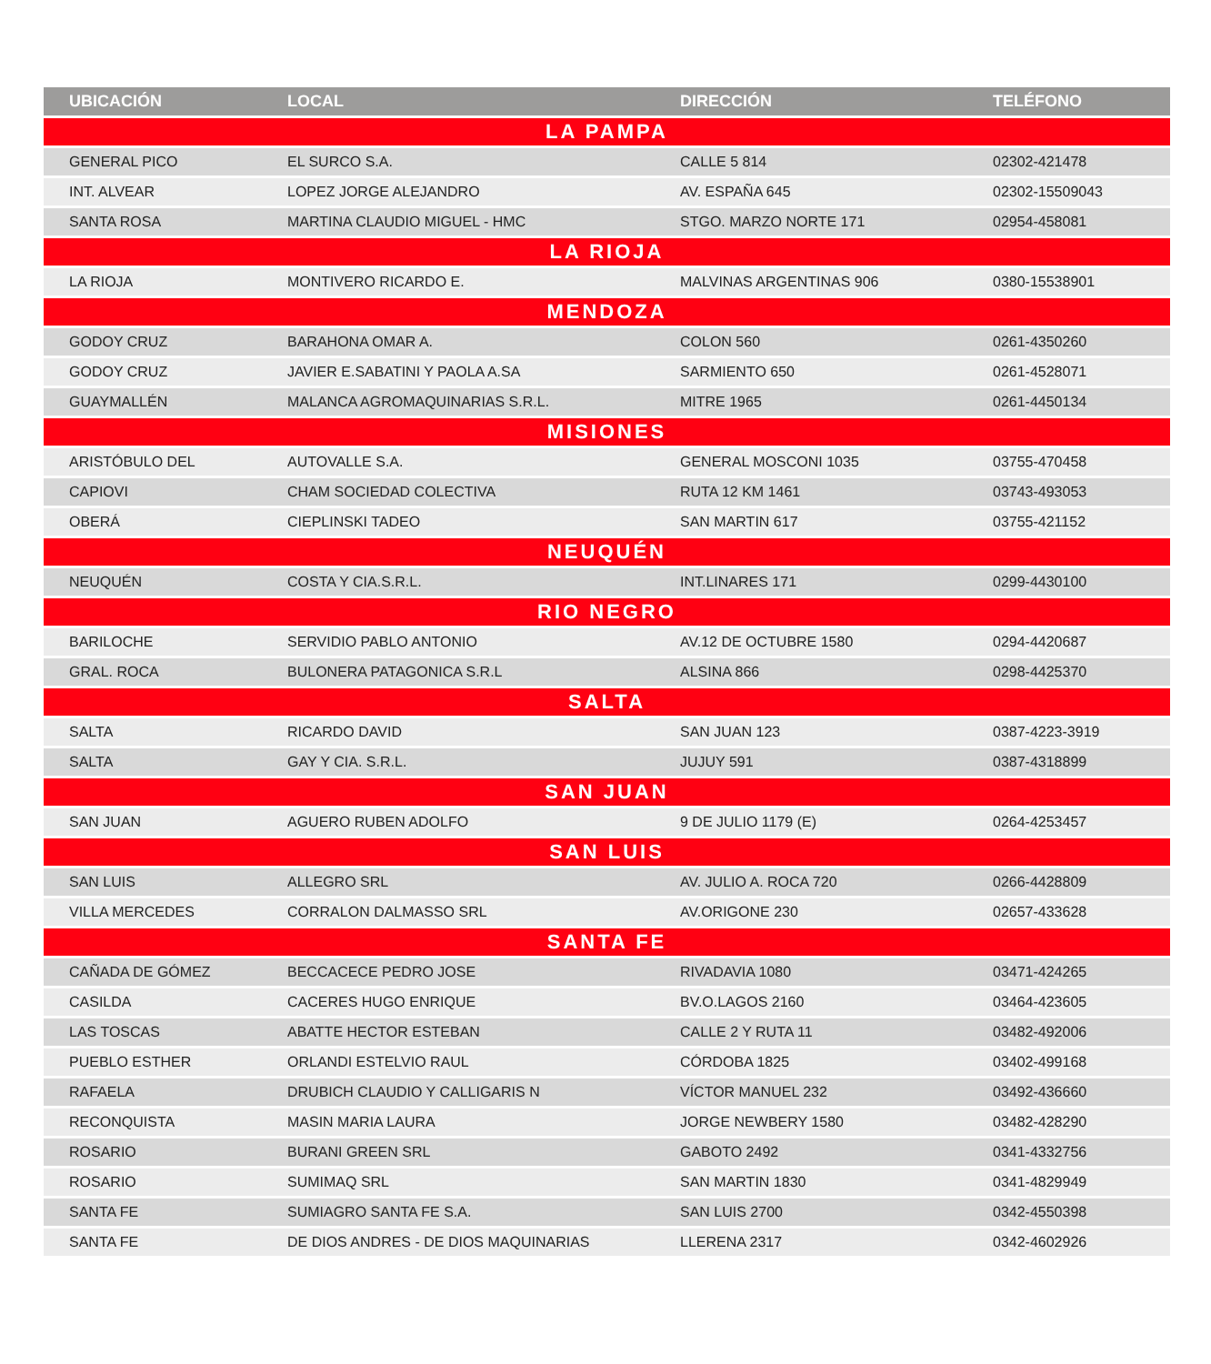| UBICACIÓN | LOCAL | DIRECCIÓN | TELÉFONO |
| --- | --- | --- | --- |
| LA PAMPA | | | |
| GENERAL PICO | EL SURCO S.A. | CALLE 5 814 | 02302-421478 |
| INT. ALVEAR | LOPEZ JORGE ALEJANDRO | AV. ESPAÑA 645 | 02302-15509043 |
| SANTA ROSA | MARTINA CLAUDIO MIGUEL - HMC | STGO. MARZO NORTE 171 | 02954-458081 |
| LA RIOJA | | | |
| LA RIOJA | MONTIVERO RICARDO E. | MALVINAS ARGENTINAS 906 | 0380-15538901 |
| MENDOZA | | | |
| GODOY CRUZ | BARAHONA OMAR A. | COLON 560 | 0261-4350260 |
| GODOY CRUZ | JAVIER E.SABATINI Y PAOLA A.SA | SARMIENTO 650 | 0261-4528071 |
| GUAYMALLÉN | MALANCA AGROMAQUINARIAS S.R.L. | MITRE 1965 | 0261-4450134 |
| MISIONES | | | |
| ARISTÓBULO DEL | AUTOVALLE S.A. | GENERAL MOSCONI 1035 | 03755-470458 |
| CAPIOVI | CHAM SOCIEDAD COLECTIVA | RUTA 12 KM 1461 | 03743-493053 |
| OBERÁ | CIEPLINSKI TADEO | SAN MARTIN 617 | 03755-421152 |
| NEUQUÉN | | | |
| NEUQUÉN | COSTA Y CIA.S.R.L. | INT.LINARES 171 | 0299-4430100 |
| RIO NEGRO | | | |
| BARILOCHE | SERVIDIO PABLO ANTONIO | AV.12 DE OCTUBRE 1580 | 0294-4420687 |
| GRAL. ROCA | BULONERA PATAGONICA S.R.L | ALSINA 866 | 0298-4425370 |
| SALTA | | | |
| SALTA | RICARDO DAVID | SAN JUAN 123 | 0387-4223-3919 |
| SALTA | GAY Y CIA. S.R.L. | JUJUY 591 | 0387-4318899 |
| SAN JUAN | | | |
| SAN JUAN | AGUERO RUBEN ADOLFO | 9 DE JULIO 1179 (E) | 0264-4253457 |
| SAN LUIS | | | |
| SAN LUIS | ALLEGRO SRL | AV. JULIO A. ROCA 720 | 0266-4428809 |
| VILLA MERCEDES | CORRALON DALMASSO SRL | AV.ORIGONE 230 | 02657-433628 |
| SANTA FE | | | |
| CAÑADA DE GÓMEZ | BECCACECE PEDRO JOSE | RIVADAVIA 1080 | 03471-424265 |
| CASILDA | CACERES HUGO ENRIQUE | BV.O.LAGOS 2160 | 03464-423605 |
| LAS TOSCAS | ABATTE HECTOR ESTEBAN | CALLE 2 Y RUTA 11 | 03482-492006 |
| PUEBLO ESTHER | ORLANDI ESTELVIO RAUL | CÓRDOBA 1825 | 03402-499168 |
| RAFAELA | DRUBICH CLAUDIO Y CALLIGARIS N | VÍCTOR MANUEL 232 | 03492-436660 |
| RECONQUISTA | MASIN MARIA LAURA | JORGE NEWBERY 1580 | 03482-428290 |
| ROSARIO | BURANI GREEN SRL | GABOTO 2492 | 0341-4332756 |
| ROSARIO | SUMIMAQ SRL | SAN MARTIN 1830 | 0341-4829949 |
| SANTA FE | SUMIAGRO SANTA FE S.A. | SAN LUIS 2700 | 0342-4550398 |
| SANTA FE | DE DIOS ANDRES - DE DIOS MAQUINARIAS | LLERENA 2317 | 0342-4602926 |